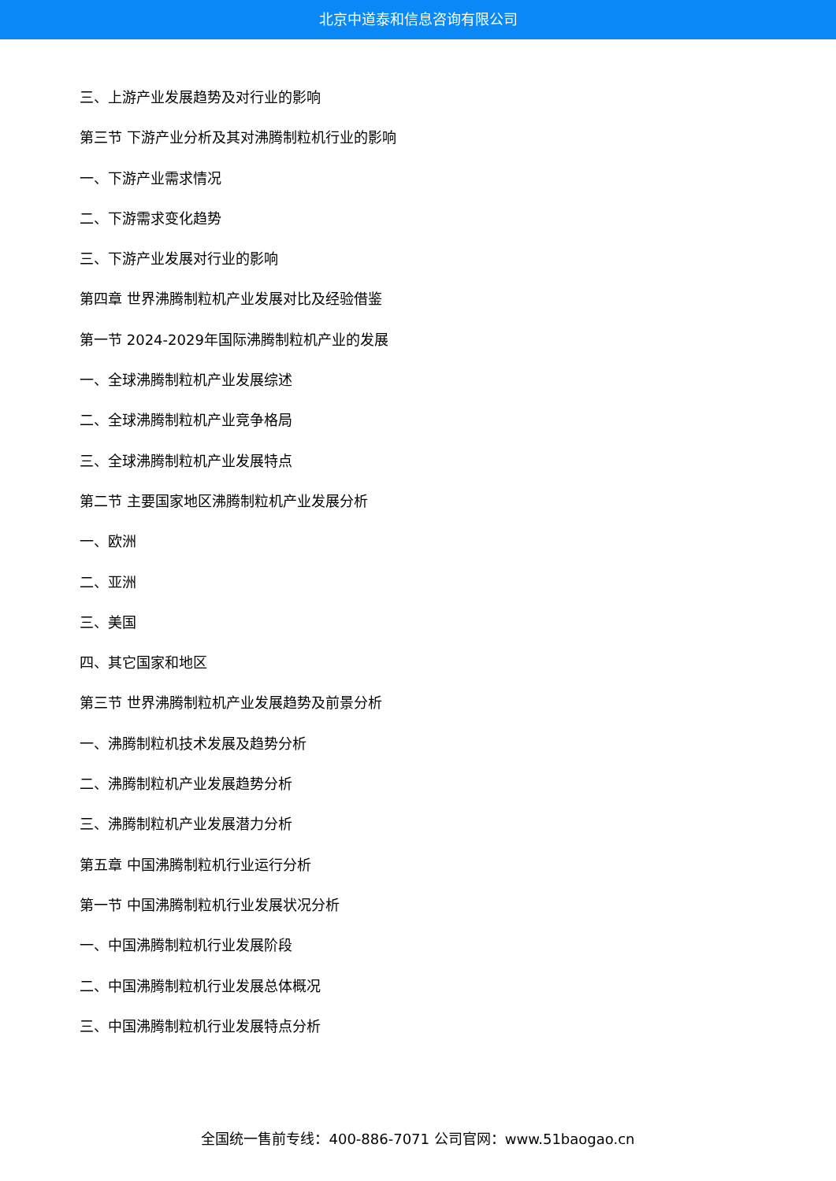北京中道泰和信息咨询有限公司
三、上游产业发展趋势及对行业的影响
第三节 下游产业分析及其对沸腾制粒机行业的影响
一、下游产业需求情况
二、下游需求变化趋势
三、下游产业发展对行业的影响
第四章 世界沸腾制粒机产业发展对比及经验借鉴
第一节 2024-2029年国际沸腾制粒机产业的发展
一、全球沸腾制粒机产业发展综述
二、全球沸腾制粒机产业竞争格局
三、全球沸腾制粒机产业发展特点
第二节 主要国家地区沸腾制粒机产业发展分析
一、欧洲
二、亚洲
三、美国
四、其它国家和地区
第三节 世界沸腾制粒机产业发展趋势及前景分析
一、沸腾制粒机技术发展及趋势分析
二、沸腾制粒机产业发展趋势分析
三、沸腾制粒机产业发展潜力分析
第五章 中国沸腾制粒机行业运行分析
第一节 中国沸腾制粒机行业发展状况分析
一、中国沸腾制粒机行业发展阶段
二、中国沸腾制粒机行业发展总体概况
三、中国沸腾制粒机行业发展特点分析
全国统一售前专线：400-886-7071 公司官网：www.51baogao.cn